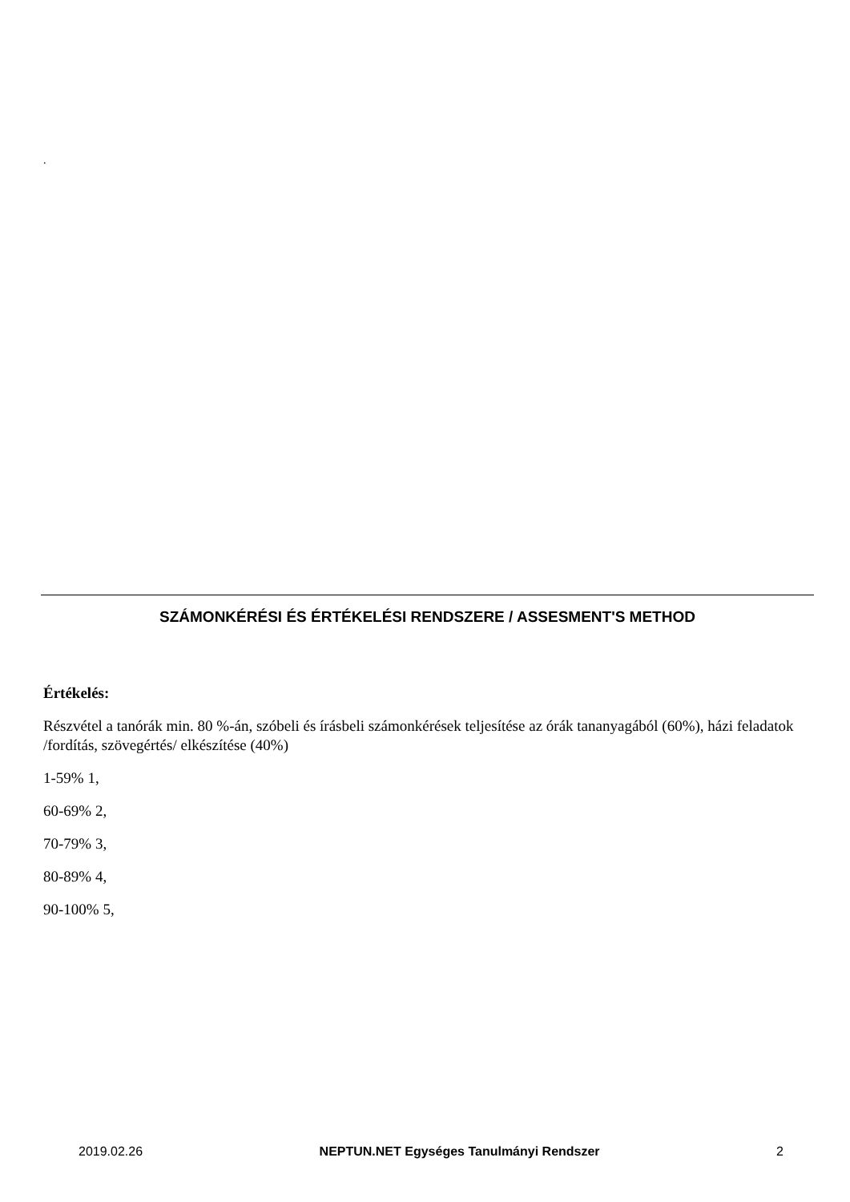.
SZÁMONKÉRÉSI ÉS ÉRTÉKELÉSI RENDSZERE / ASSESMENT'S METHOD
Értékelés:
Részvétel a tanórák min. 80 %-án, szóbeli és írásbeli számonkérések teljesítése az órák tananyagából (60%), házi feladatok /fordítás, szövegértés/ elkészítése (40%)
1-59% 1,
60-69% 2,
70-79% 3,
80-89% 4,
90-100% 5,
2019.02.26 NEPTUN.NET Egységes Tanulmányi Rendszer 2